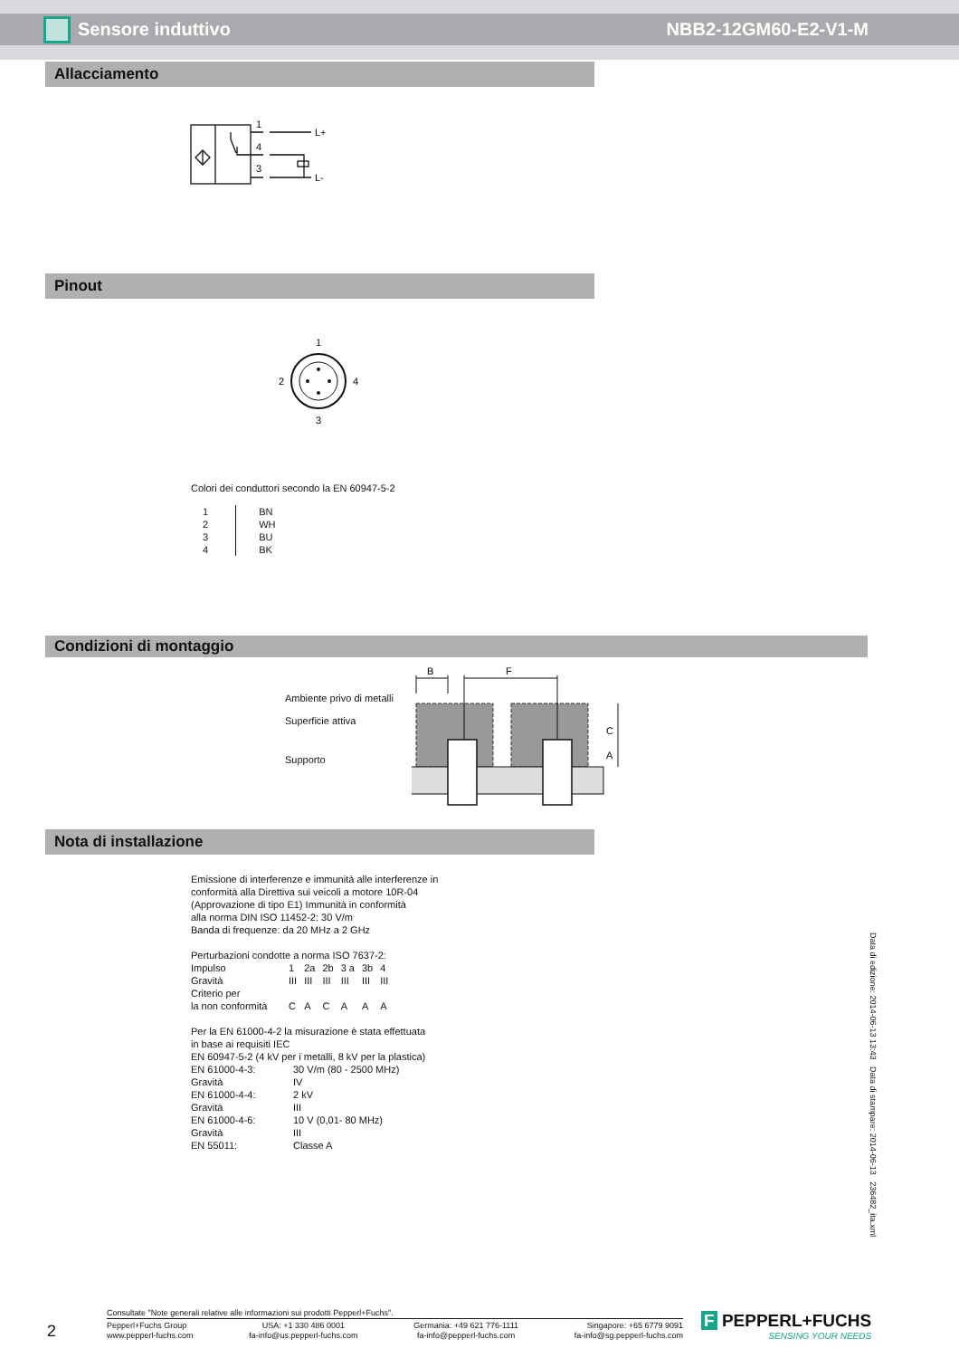Sensore induttivo NBB2-12GM60-E2-V1-M
Allacciamento
1
4
3
L+
L-
Pinout
1
2
4
3
Colori dei conduttori secondo la EN 60947-5-2
| 1 2 3 4 | BN WH BU BK |
Condizioni di montaggio
Ambiente privo di metalli
Superficie attiva
Supporto
B
F
C
A
Nota di installazione
Emissione di interferenze e immunità alle interferenze in
conformità alla Direttiva sui veicoli a motore 10R-04
(Approvazione di tipo E1) Immunità in conformità
alla norma DIN ISO 11452-2: 30 V/m
Banda di frequenze: da 20 MHz a 2 GHz
Perturbazioni condotte a norma ISO 7637-2:
| Impulso | 1 | 2a | 2b | 3 a | 3b | 4 |
| Gravità | III | III | III | III | III | III |
| Criterio per la non conformità | C | A | C | A | A | A |
Per la EN 61000-4-2 la misurazione è stata effettuata
in base ai requisiti IEC
EN 60947-5-2 (4 kV per i metalli, 8 kV per la plastica)
| EN 61000-4-3: | 30 V/m (80 - 2500 MHz) |
| Gravità | IV |
| EN 61000-4-4: | 2 kV |
| Gravità | III |
| EN 61000-4-6: | 10 V (0,01- 80 MHz) |
| Gravità | III |
| EN 55011: | Classe A |
Data di edizione: 2014-06-13 13:43 Data di stampare: 2014-06-13 236482_ita.xml
2
Consultate "Note generali relative alle informazioni sui prodotti Pepperl+Fuchs".
Pepperl+Fuchs Group
www.pepperl-fuchs.com
USA: +1 330 486 0001
fa-info@us.pepperl-fuchs.com
Germania: +49 621 776-1111
fa-info@pepperl-fuchs.com
Singapore: +65 6779 9091
fa-info@sg.pepperl-fuchs.com
F PEPPERL+FUCHS
SENSING YOUR NEEDS